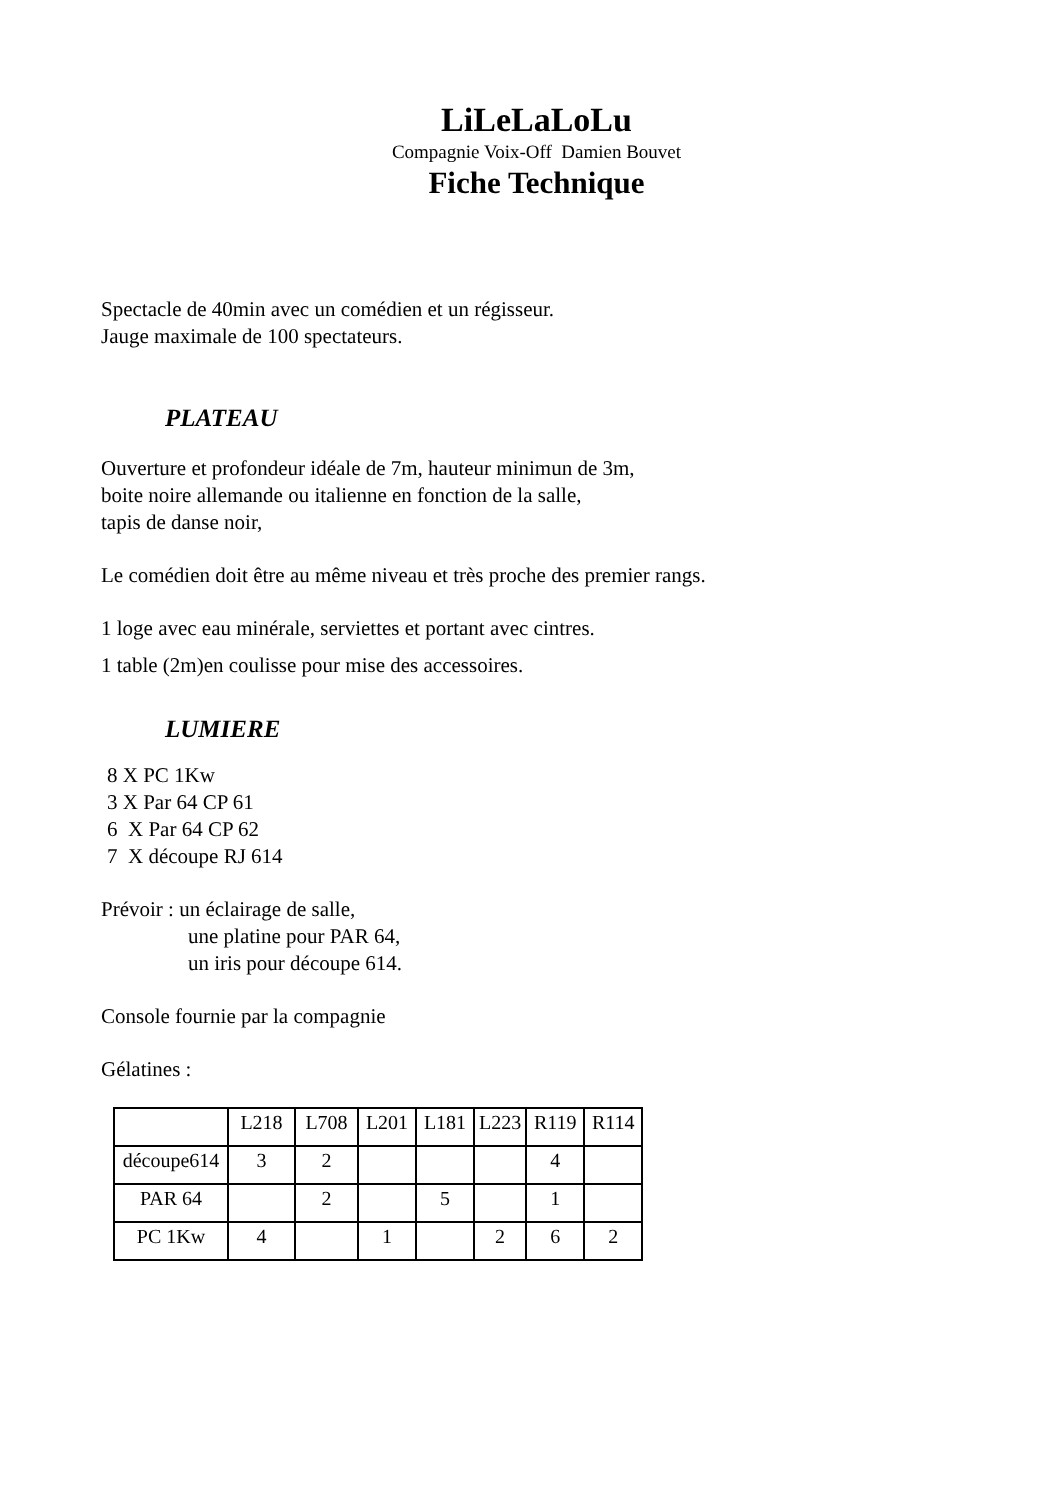LiLeLaLoLu
Compagnie Voix-Off Damien Bouvet
Fiche Technique
Spectacle de 40min avec un comédien et un régisseur.
Jauge maximale de 100 spectateurs.
PLATEAU
Ouverture et profondeur idéale de 7m, hauteur minimun de 3m,
boite noire allemande ou italienne en fonction de la salle,
tapis de danse noir,
Le comédien doit être au même niveau et très proche des premier rangs.
1 loge avec eau minérale, serviettes et portant avec cintres.
1 table (2m)en coulisse pour mise des accessoires.
LUMIERE
8 X PC 1Kw
3 X Par 64 CP 61
6 X Par 64 CP 62
7 X découpe RJ 614
Prévoir : un éclairage de salle,
une platine pour PAR 64,
un iris pour découpe 614.
Console fournie par la compagnie
Gélatines :
| | L218 | L708 | L201 | L181 | L223 | R119 | R114 |
| découpe614 | 3 | 2 | | | | 4 | |
| PAR 64 | | 2 | | 5 | | 1 | |
| PC 1Kw | 4 | | 1 | | 2 | 6 | 2 |